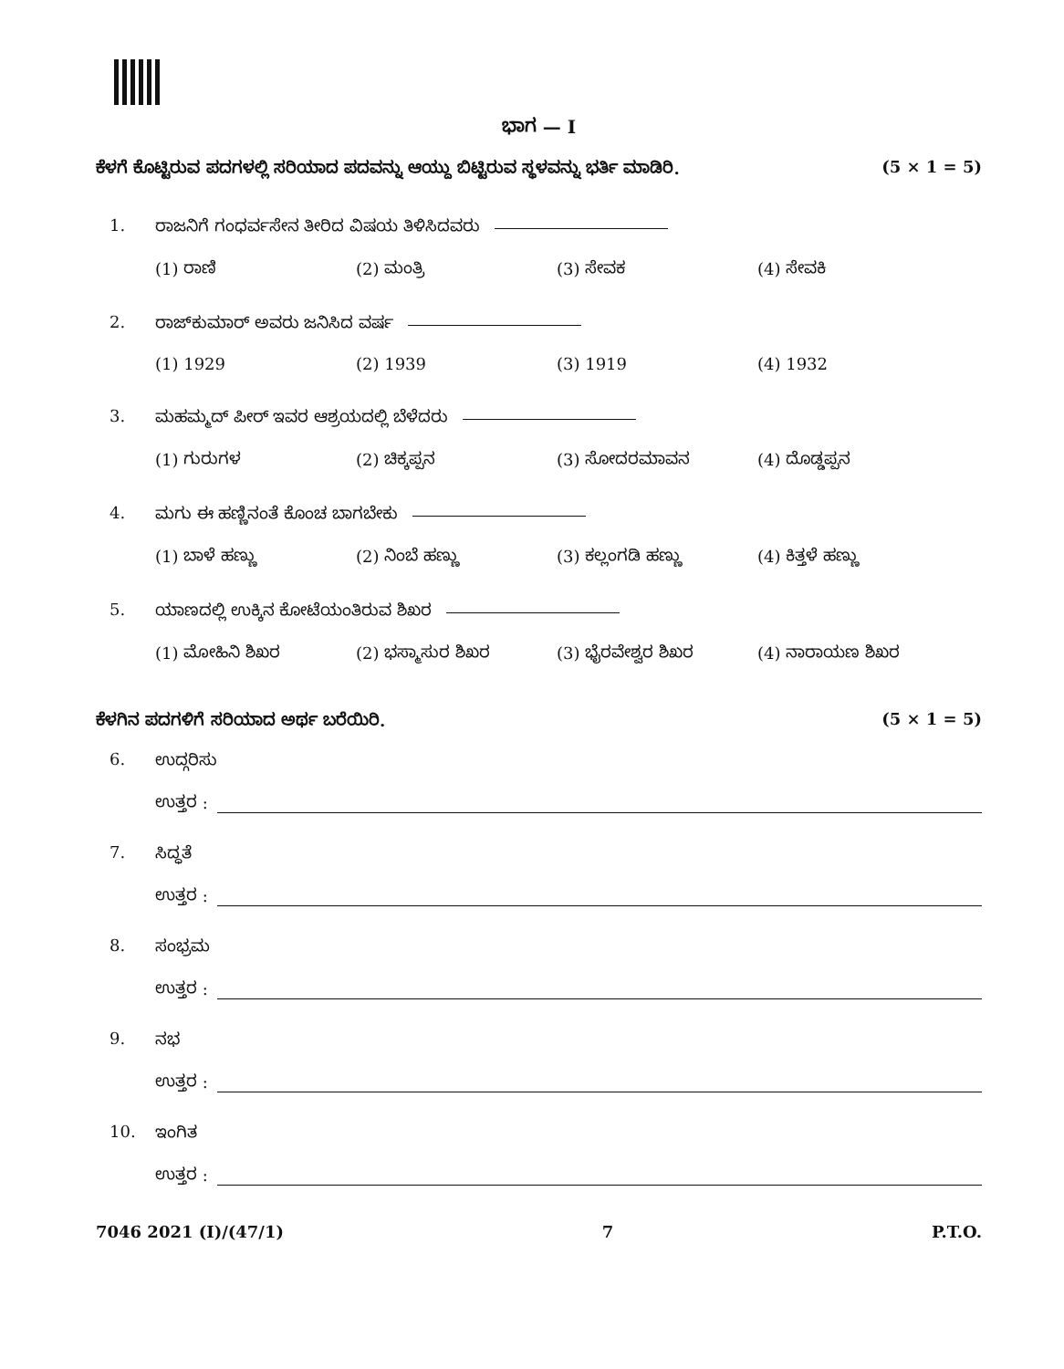ಭಾಗ — I
ಕೆಳಗೆ ಕೊಟ್ಟಿರುವ ಪದಗಳಲ್ಲಿ ಸರಿಯಾದ ಪದವನ್ನು ಆಯ್ದು ಬಿಟ್ಟಿರುವ ಸ್ಥಳವನ್ನು ಭರ್ತಿ ಮಾಡಿರಿ. (5 × 1 = 5)
1. ರಾಜನಿಗೆ ಗಂಧರ್ವಸೇನ ತೀರಿದ ವಿಷಯ ತಿಳಿಸಿದವರು
(1) ರಾಣಿ (2) ಮಂತ್ರಿ (3) ಸೇವಕ (4) ಸೇವಕಿ
2. ರಾಜ್‌ಕುಮಾರ್ ಅವರು ಜನಿಸಿದ ವರ್ಷ
(1) 1929 (2) 1939 (3) 1919 (4) 1932
3. ಮಹಮ್ಮದ್ ಪೀರ್ ಇವರ ಆಶ್ರಯದಲ್ಲಿ ಬೆಳೆದರು
(1) ಗುರುಗಳ (2) ಚಿಕ್ಕಪ್ಪನ (3) ಸೋದರಮಾವನ (4) ದೊಡ್ಡಪ್ಪನ
4. ಮಗು ಈ ಹಣ್ಣಿನಂತೆ ಕೊಂಚ ಬಾಗಬೇಕು
(1) ಬಾಳೆ ಹಣ್ಣು (2) ನಿಂಬೆ ಹಣ್ಣು (3) ಕಲ್ಲಂಗಡಿ ಹಣ್ಣು (4) ಕಿತ್ತಳೆ ಹಣ್ಣು
5. ಯಾಣದಲ್ಲಿ ಉಕ್ಕಿನ ಕೋಟೆಯಂತಿರುವ ಶಿಖರ
(1) ಮೋಹಿನಿ ಶಿಖರ (2) ಭಸ್ಮಾಸುರ ಶಿಖರ (3) ಭೈರವೇಶ್ವರ ಶಿಖರ (4) ನಾರಾಯಣ ಶಿಖರ
ಕೆಳಗಿನ ಪದಗಳಿಗೆ ಸರಿಯಾದ ಅರ್ಥ ಬರೆಯಿರಿ. (5 × 1 = 5)
6. ಉದ್ಗರಿಸು
ಉತ್ತರ :
7. ಸಿದ್ಧತೆ
ಉತ್ತರ :
8. ಸಂಭ್ರಮ
ಉತ್ತರ :
9. ನಭ
ಉತ್ತರ :
10. ಇಂಗಿತ
ಉತ್ತರ :
7046 2021 (I)/(47/1) 7 P.T.O.